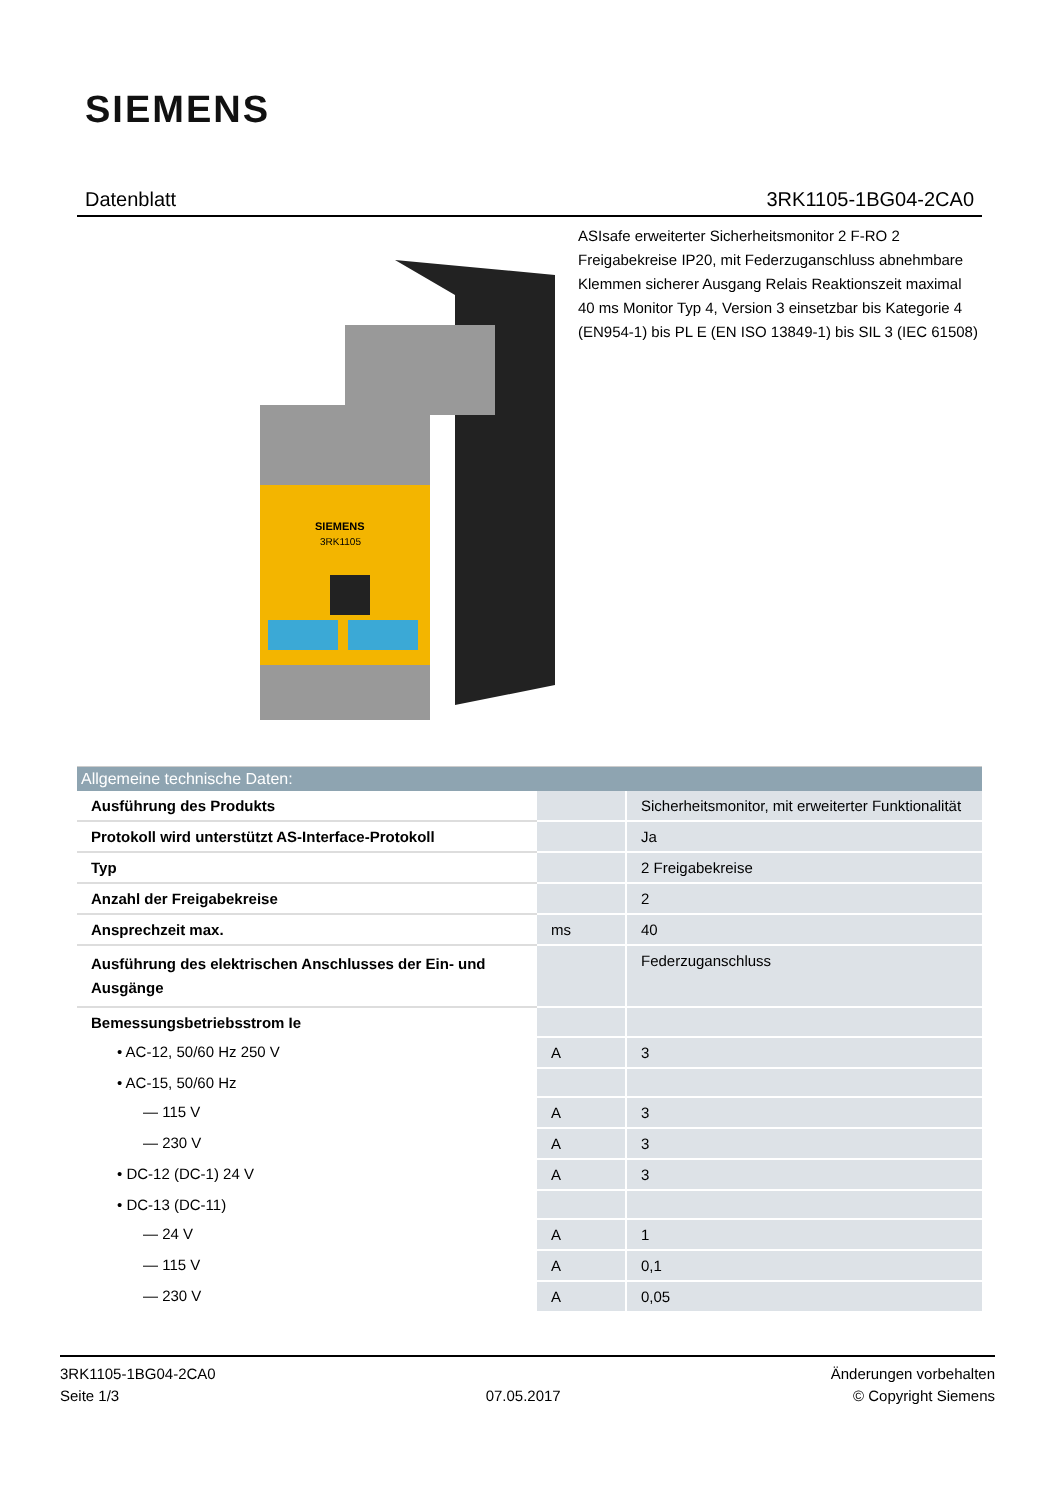SIEMENS
Datenblatt 3RK1105-1BG04-2CA0
SIEMENS
3RK1105
ASIsafe erweiterter Sicherheitsmonitor 2 F-RO 2 Freigabekreise IP20, mit Federzuganschluss abnehmbare Klemmen sicherer Ausgang Relais Reaktionszeit maximal 40 ms Monitor Typ 4, Version 3 einsetzbar bis Kategorie 4 (EN954-1) bis PL E (EN ISO 13849-1) bis SIL 3 (IEC 61508)
Allgemeine technische Daten:
| Ausführung des Produkts | | Sicherheitsmonitor, mit erweiterter Funktionalität |
| Protokoll wird unterstützt AS-Interface-Protokoll | | Ja |
| Typ | | 2 Freigabekreise |
| Anzahl der Freigabekreise | | 2 |
| Ansprechzeit max. | ms | 40 |
| Ausführung des elektrischen Anschlusses der Ein- und Ausgänge | | Federzuganschluss |
| Bemessungsbetriebsstrom Ie | | |
| • AC-12, 50/60 Hz 250 V | A | 3 |
| • AC-15, 50/60 Hz | | |
| — 115 V | A | 3 |
| — 230 V | A | 3 |
| • DC-12 (DC-1) 24 V | A | 3 |
| • DC-13 (DC-11) | | |
| — 24 V | A | 1 |
| — 115 V | A | 0,1 |
| — 230 V | A | 0,05 |
3RK1105-1BG04-2CA0
Seite 1/3
07.05.2017
Änderungen vorbehalten
© Copyright Siemens